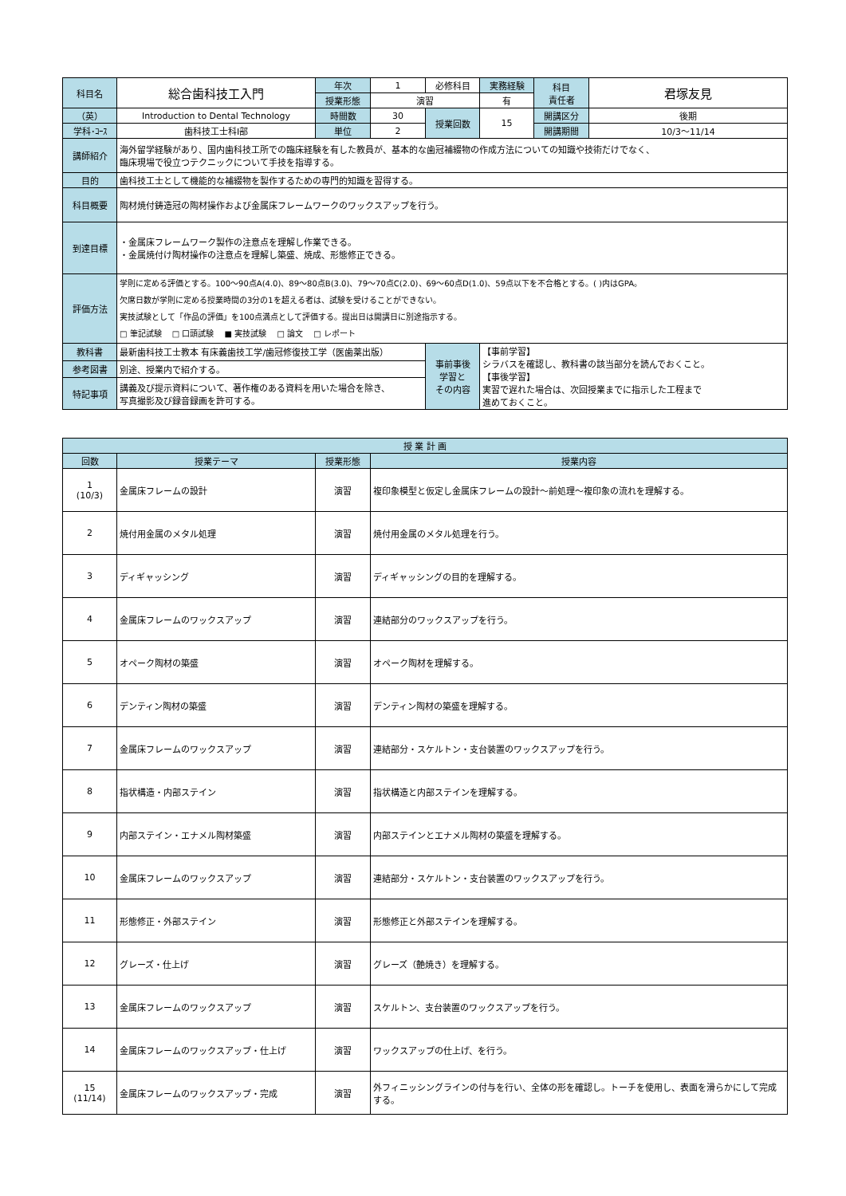| 科目名 | 総合歯科技工入門 | 年次 | 1 | 必修科目 | 実務経験 | 科目 責任者 | 君塚友見 |
| | | 授業形態 | 演習 | | 有 | | |
| （英） | Introduction to Dental Technology | 時間数 | 30 | 授業回数 | 15 | 開講区分 | 後期 |
| 学科･ｺｰｽ | 歯科技工士科Ⅰ部 | 単位 | 2 | | | 開講期間 | 10/3～11/14 |
| 講師紹介 | 海外留学経験があり、国内歯科技工所での臨床経験を有した教員が、基本的な歯冠補綴物の作成方法についての知識や技術だけでなく、 臨床現場で役立つテクニックについて手技を指導する。 | | | | | | |
| 目的 | 歯科技工士として機能的な補綴物を製作するための専門的知識を習得する。 | | | | | | |
| 科目概要 | 陶材焼付鋳造冠の陶材操作および金属床フレームワークのワックスアップを行う。 | | | | | | |
| 到達目標 | ・金属床フレームワーク製作の注意点を理解し作業できる。 ・金属焼付け陶材操作の注意点を理解し築盛、焼成、形態修正できる。 | | | | | | |
| 評価方法 | 学則に定める評価とする。100～90点A(4.0)、89～80点B(3.0)、79～70点C(2.0)、69～60点D(1.0)、59点以下を不合格とする。( )内はGPA。 欠席日数が学則に定める授業時間の3分の1を超える者は、試験を受けることができない。 実技試験として「作品の評価」を100点満点として評価する。提出日は開講日に別途指示する。 □ 筆記試験 □ 口頭試験 ■ 実技試験 □ 論文 □ レポート | | | | | | |
| 教科書 | 最新歯科技工士教本 有床義歯技工学/歯冠修復技工学（医歯薬出版） | | | 事前事後 学習と その内容 | 【事前学習】 シラバスを確認し、教科書の該当部分を読んでおくこと。 【事後学習】 実習で遅れた場合は、次回授業までに指示した工程まで 進めておくこと。 | | |
| 参考図書 | 別途、授業内で紹介する。 | | | | | | |
| 特記事項 | 講義及び提示資料について、著作権のある資料を用いた場合を除き、 写真撮影及び録音録画を許可する。 | | | | | | |
| 授 業 計 画 | | | |
| --- | --- | --- | --- |
| 回数 | 授業テーマ | 授業形態 | 授業内容 |
| 1 (10/3) | 金属床フレームの設計 | 演習 | 複印象模型と仮定し金属床フレームの設計～前処理～複印象の流れを理解する。 |
| 2 | 焼付用金属のメタル処理 | 演習 | 焼付用金属のメタル処理を行う。 |
| 3 | ディギャッシング | 演習 | ディギャッシングの目的を理解する。 |
| 4 | 金属床フレームのワックスアップ | 演習 | 連結部分のワックスアップを行う。 |
| 5 | オペーク陶材の築盛 | 演習 | オペーク陶材を理解する。 |
| 6 | デンティン陶材の築盛 | 演習 | デンティン陶材の築盛を理解する。 |
| 7 | 金属床フレームのワックスアップ | 演習 | 連結部分・スケルトン・支台装置のワックスアップを行う。 |
| 8 | 指状構造・内部ステイン | 演習 | 指状構造と内部ステインを理解する。 |
| 9 | 内部ステイン・エナメル陶材築盛 | 演習 | 内部ステインとエナメル陶材の築盛を理解する。 |
| 10 | 金属床フレームのワックスアップ | 演習 | 連結部分・スケルトン・支台装置のワックスアップを行う。 |
| 11 | 形態修正・外部ステイン | 演習 | 形態修正と外部ステインを理解する。 |
| 12 | グレーズ・仕上げ | 演習 | グレーズ（艶焼き）を理解する。 |
| 13 | 金属床フレームのワックスアップ | 演習 | スケルトン、支台装置のワックスアップを行う。 |
| 14 | 金属床フレームのワックスアップ・仕上げ | 演習 | ワックスアップの仕上げ、を行う。 |
| 15 (11/14) | 金属床フレームのワックスアップ・完成 | 演習 | 外フィニッシングラインの付与を行い、全体の形を確認し。トーチを使用し、表面を滑らかにして完成する。 |